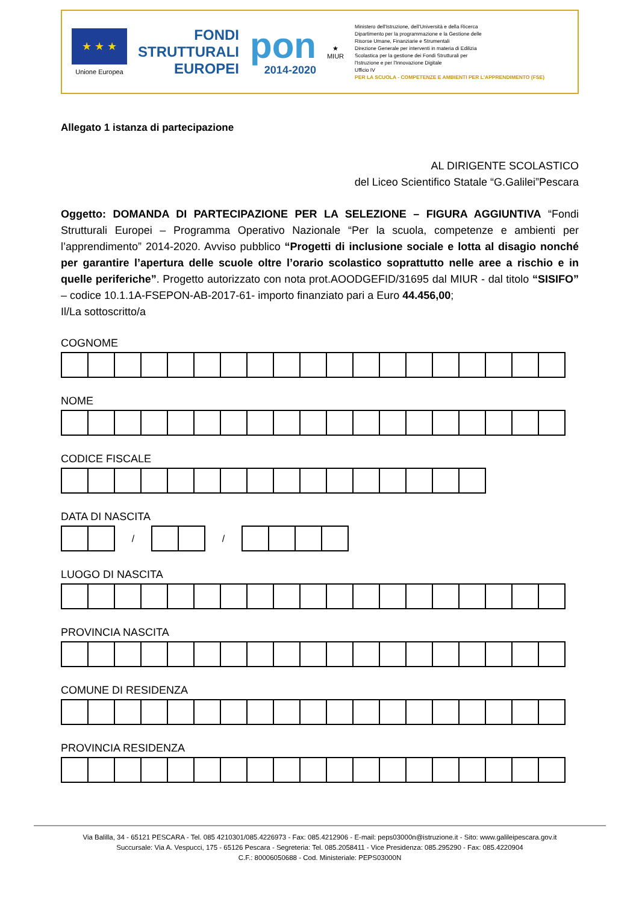★ ★ ★
Unione Europea
FONDI
STRUTTURALI
EUROPEI
pon
2014-2020
★
MIUR
Ministero dell'Istruzione, dell'Università e della Ricerca
Dipartimento per la programmazione e la Gestione delle
Risorse Umane, Finanziarie e Strumentali
Direzione Generale per interventi in materia di Edilizia
Scolastica per la gestione dei Fondi Strutturali per
l'Istruzione e per l'Innovazione Digitale
Ufficio IV
PER LA SCUOLA - COMPETENZE E AMBIENTI PER L'APPRENDIMENTO (FSE)
Allegato 1 istanza di partecipazione
AL DIRIGENTE SCOLASTICO
del Liceo Scientifico Statale “G.Galilei”Pescara
Oggetto: DOMANDA DI PARTECIPAZIONE PER LA SELEZIONE – FIGURA AGGIUNTIVA “Fondi Strutturali Europei – Programma Operativo Nazionale “Per la scuola, competenze e ambienti per l’apprendimento” 2014-2020. Avviso pubblico “Progetti di inclusione sociale e lotta al disagio nonché per garantire l’apertura delle scuole oltre l’orario scolastico soprattutto nelle aree a rischio e in quelle periferiche”. Progetto autorizzato con nota prot.AOODGEFID/31695 dal MIUR - dal titolo “SISIFO” – codice 10.1.1A-FSEPON-AB-2017-61- importo finanziato pari a Euro 44.456,00;
Il/La sottoscritto/a
COGNOME
NOME
CODICE FISCALE
DATA DI NASCITA
| | | / | | | / | | | | |
LUOGO DI NASCITA
PROVINCIA NASCITA
COMUNE DI RESIDENZA
PROVINCIA RESIDENZA
Via Balilla, 34 - 65121 PESCARA - Tel. 085 4210301/085.4226973 - Fax: 085.4212906 - E-mail: peps03000n@istruzione.it - Sito: www.galileipescara.gov.it
Succursale: Via A. Vespucci, 175 - 65126 Pescara - Segreteria: Tel. 085.2058411 - Vice Presidenza: 085.295290 - Fax: 085.4220904
C.F.: 80006050688 - Cod. Ministeriale: PEPS03000N